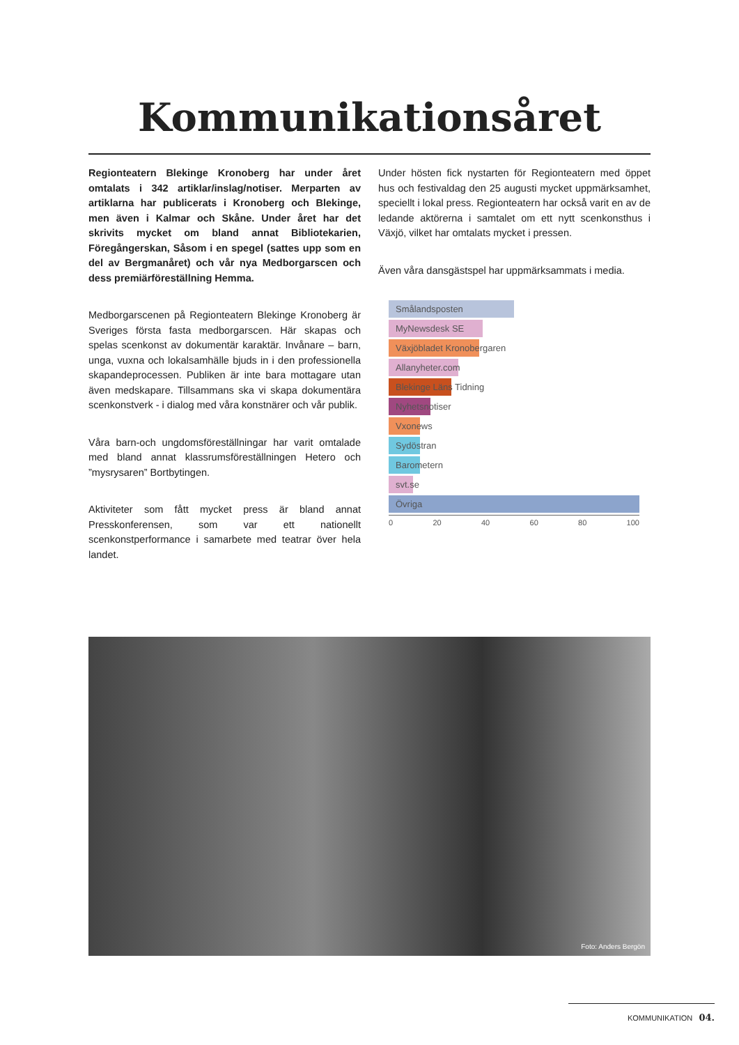Kommunikationsåret
Regionteatern Blekinge Kronoberg har under året omtalats i 342 artiklar/inslag/notiser. Merparten av artiklarna har publicerats i Kronoberg och Blekinge, men även i Kalmar och Skåne. Under året har det skrivits mycket om bland annat Bibliotekarien, Föregångerskan, Såsom i en spegel (sattes upp som en del av Bergmanåret) och vår nya Medborgarscen och dess premiärföreställning Hemma.
Medborgarscenen på Regionteatern Blekinge Kronoberg är Sveriges första fasta medborgarscen. Här skapas och spelas scenkonst av dokumentär karaktär. Invånare – barn, unga, vuxna och lokalsamhälle bjuds in i den professionella skapandeprocessen. Publiken är inte bara mottagare utan även medskapare. Tillsammans ska vi skapa dokumentära scenkonstverk - i dialog med våra konstnärer och vår publik.
Våra barn-och ungdomsföreställningar har varit omtalade med bland annat klassrumsföreställningen Hetero och ”mysrysaren” Bortbytingen.
Aktiviteter som fått mycket press är bland annat Presskonferensen, som var ett nationellt scenkonstperformance i samarbete med teatrar över hela landet.
Under hösten fick nystarten för Regionteatern med öppet hus och festivaldag den 25 augusti mycket uppmärksamhet, speciellt i lokal press. Regionteatern har också varit en av de ledande aktörerna i samtalet om ett nytt scenkonsthus i Växjö, vilket har omtalats mycket i pressen.
Även våra dansgästspel har uppmärksammats i media.
Smålandsposten
MyNewsdesk SE
Växjöbladet Kronobergaren
Allanyheter.com
Blekinge Läns Tidning
Nyhetsnotiser
Vxonews
Sydöstran
Barometern
svt.se
Övriga
0 20 40 60 80 100
Foto: Anders Bergön
KOMMUNIKATION 04.